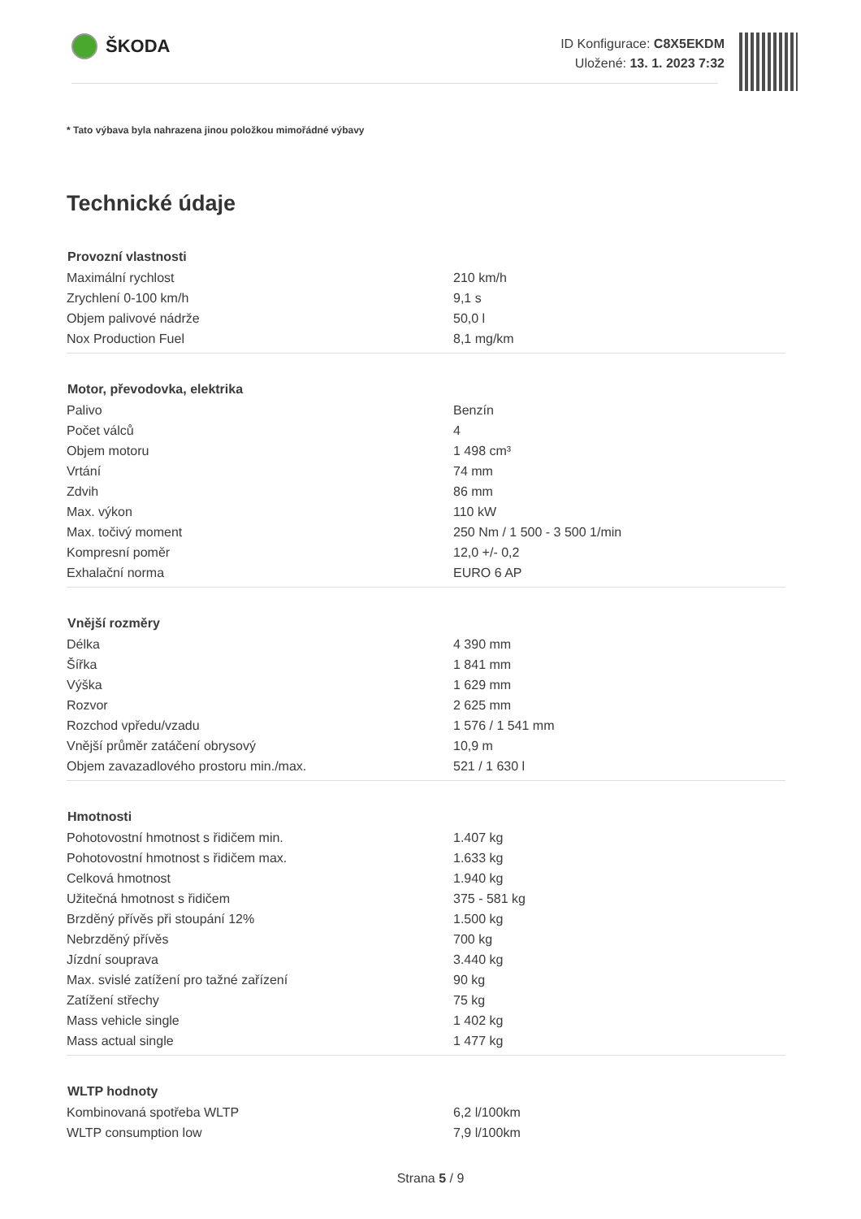ŠKODA
ID Konfigurace: C8X5EKDM
Uložené: 13. 1. 2023 7:32
* Tato výbava byla nahrazena jinou položkou mimořádné výbavy
Technické údaje
| Provozní vlastnosti | |
| --- | --- |
| Maximální rychlost | 210 km/h |
| Zrychlení 0-100 km/h | 9,1 s |
| Objem palivové nádrže | 50,0 l |
| Nox Production Fuel | 8,1 mg/km |
| Motor, převodovka, elektrika | |
| --- | --- |
| Palivo | Benzín |
| Počet válců | 4 |
| Objem motoru | 1 498 cm³ |
| Vrtání | 74 mm |
| Zdvih | 86 mm |
| Max. výkon | 110 kW |
| Max. točivý moment | 250 Nm / 1 500 - 3 500 1/min |
| Kompresní poměr | 12,0 +/- 0,2 |
| Exhalační norma | EURO 6 AP |
| Vnější rozměry | |
| --- | --- |
| Délka | 4 390 mm |
| Šířka | 1 841 mm |
| Výška | 1 629 mm |
| Rozvor | 2 625 mm |
| Rozchod vpředu/vzadu | 1 576 / 1 541 mm |
| Vnější průměr zatáčení obrysový | 10,9 m |
| Objem zavazadlového prostoru min./max. | 521 / 1 630 l |
| Hmotnosti | |
| --- | --- |
| Pohotovostní hmotnost s řidičem min. | 1.407 kg |
| Pohotovostní hmotnost s řidičem max. | 1.633 kg |
| Celková hmotnost | 1.940 kg |
| Užitečná hmotnost s řidičem | 375 - 581 kg |
| Brzděný přívěs při stoupání 12% | 1.500 kg |
| Nebrzděný přívěs | 700 kg |
| Jízdní souprava | 3.440 kg |
| Max. svislé zatížení pro tažné zařízení | 90 kg |
| Zatížení střechy | 75 kg |
| Mass vehicle single | 1 402 kg |
| Mass actual single | 1 477 kg |
| WLTP hodnoty | |
| --- | --- |
| Kombinovaná spotřeba WLTP | 6,2 l/100km |
| WLTP consumption low | 7,9 l/100km |
Strana 5 / 9